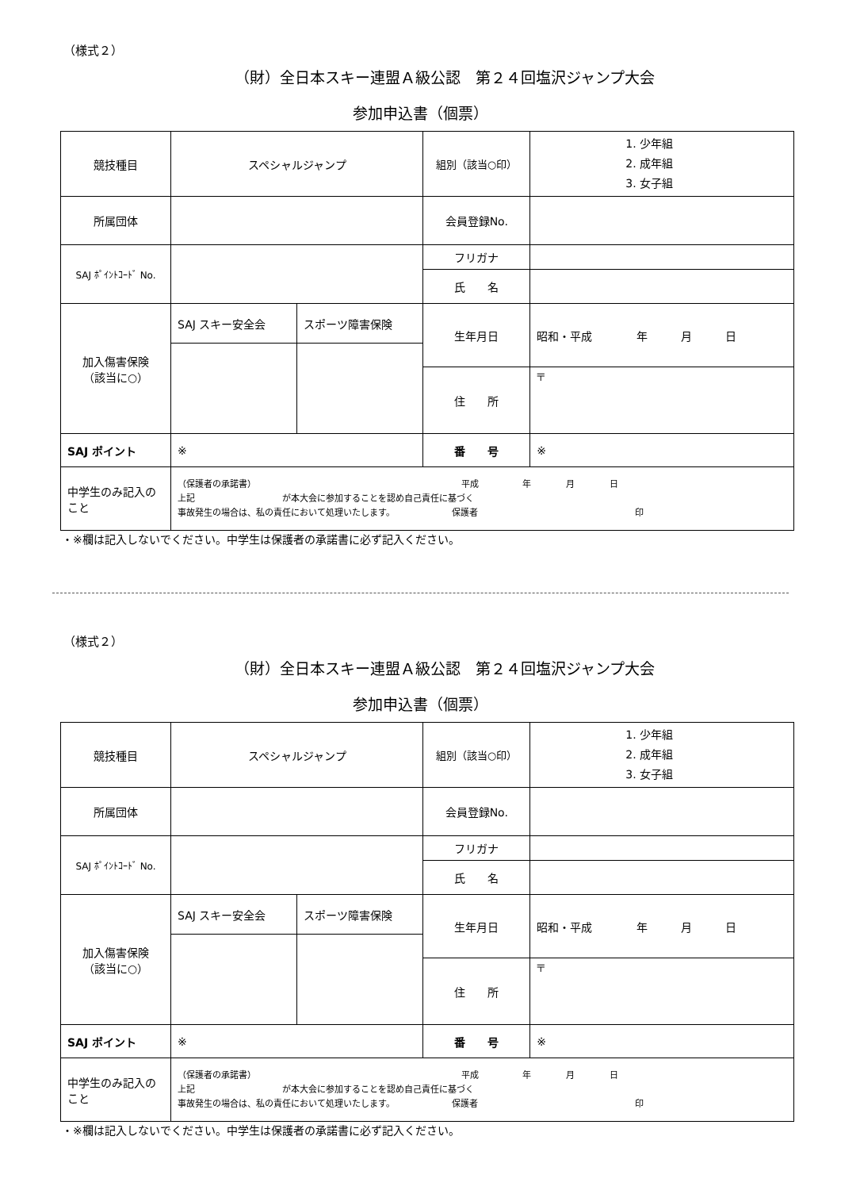（様式２）
（財）全日本スキー連盟Ａ級公認　第２４回塩沢ジャンプ大会
参加申込書（個票）
| 競技種目 | スペシャルジャンプ | | 組別（該当○印） | 1. 少年組 2. 成年組 3. 女子組 |
| 所属団体 | | | 会員登録No. | |
| SAJ ﾎﾟｲﾝﾄｺｰﾄﾞ No. | | | フリガナ | |
| | | | 氏 名 | |
| 加入傷害保険 （該当に○） | SAJ スキー安全会 | スポーツ障害保険 | 生年月日 | 昭和・平成 年 月 日 |
| | | | 住 所 | 〒 |
| SAJ ポイント | ※ | | 番 号 | ※ |
| 中学生のみ記入のこと | （保護者の承諾書） 平成 年 月 日 上記 が本大会に参加することを認め自己責任に基づく 事故発生の場合は、私の責任において処理いたします。 保護者 印 | | | |
・※欄は記入しないでください。中学生は保護者の承諾書に必ず記入ください。
（様式２）
（財）全日本スキー連盟Ａ級公認　第２４回塩沢ジャンプ大会
参加申込書（個票）
| 競技種目 | スペシャルジャンプ | | 組別（該当○印） | 1. 少年組 2. 成年組 3. 女子組 |
| 所属団体 | | | 会員登録No. | |
| SAJ ﾎﾟｲﾝﾄｺｰﾄﾞ No. | | | フリガナ | |
| | | | 氏 名 | |
| 加入傷害保険 （該当に○） | SAJ スキー安全会 | スポーツ障害保険 | 生年月日 | 昭和・平成 年 月 日 |
| | | | 住 所 | 〒 |
| SAJ ポイント | ※ | | 番 号 | ※ |
| 中学生のみ記入のこと | （保護者の承諾書） 平成 年 月 日 上記 が本大会に参加することを認め自己責任に基づく 事故発生の場合は、私の責任において処理いたします。 保護者 印 | | | |
・※欄は記入しないでください。中学生は保護者の承諾書に必ず記入ください。